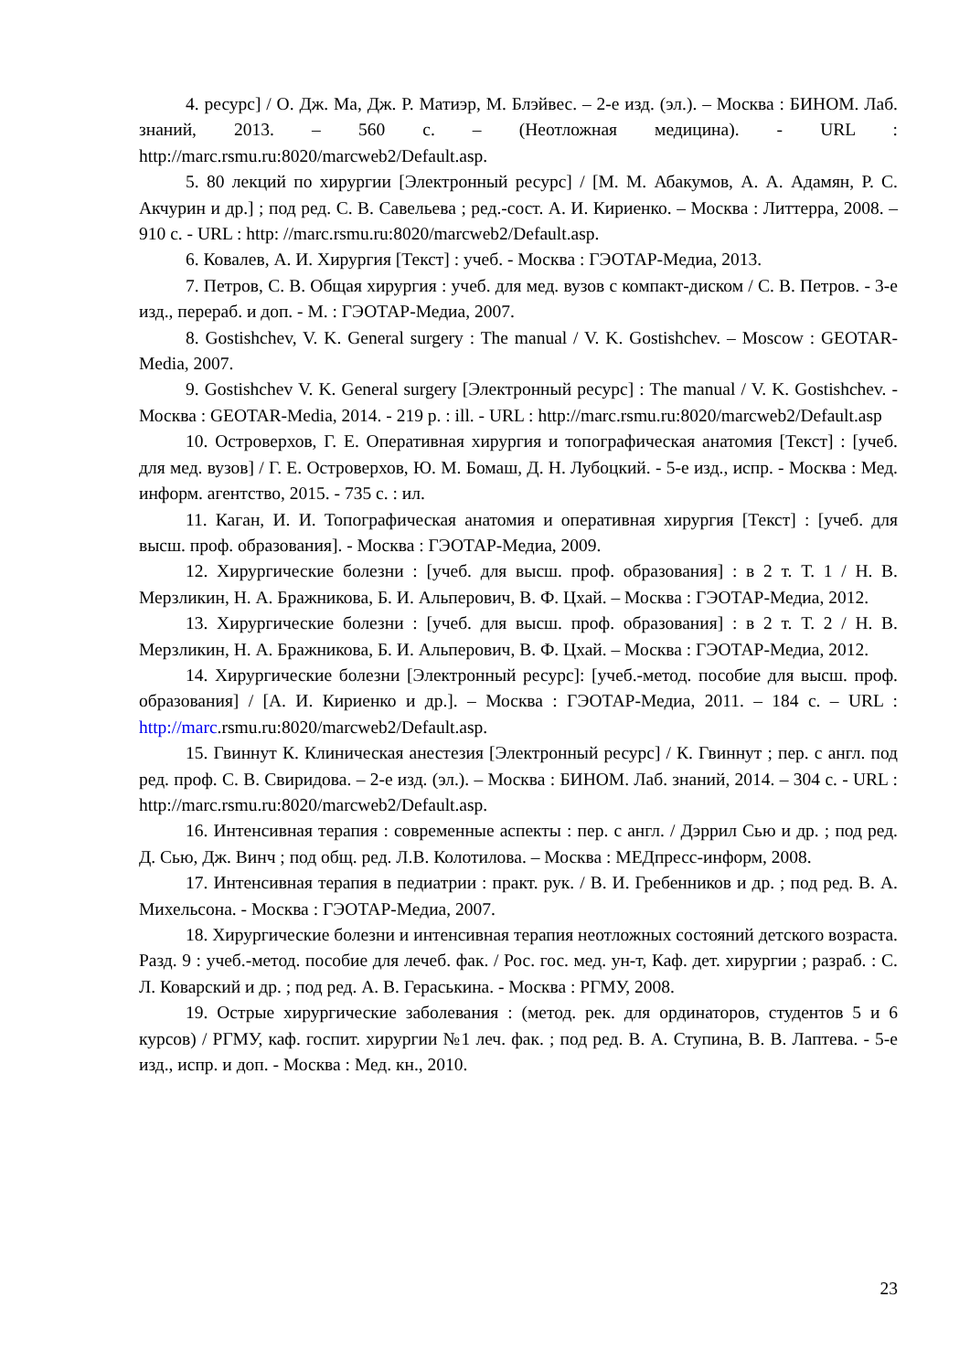4. ресурс] / О. Дж. Ма, Дж. Р. Матиэр, М. Блэйвес. – 2-е изд. (эл.). – Москва : БИНОМ. Лаб. знаний, 2013. – 560 с. – (Неотложная медицина). - URL : http://marc.rsmu.ru:8020/marcweb2/Default.asp.
5. 80 лекций по хирургии [Электронный ресурс] / [М. М. Абакумов, А. А. Адамян, Р. С. Акчурин и др.] ; под ред. С. В. Савельева ; ред.-сост. А. И. Кириенко. – Москва : Литтерра, 2008. – 910 с. - URL : http: //marc.rsmu.ru:8020/marcweb2/Default.asp.
6. Ковалев, А. И. Хирургия [Текст] : учеб. - Москва : ГЭОТАР-Медиа, 2013.
7. Петров, С. В. Общая хирургия : учеб. для мед. вузов с компакт-диском / С. В. Петров. - 3-е изд., перераб. и доп. - М. : ГЭОТАР-Медиа, 2007.
8. Gostishchev, V. K. General surgery : The manual / V. K. Gostishchev. – Moscow : GEOTAR-Media, 2007.
9. Gostishchev V. K. General surgery [Электронный ресурс] : The manual / V. K. Gostishchev. - Москва : GEOTAR-Media, 2014. - 219 p. : ill. - URL : http://marc.rsmu.ru:8020/marcweb2/Default.asp
10. Островерхов, Г. Е. Оперативная хирургия и топографическая анатомия [Текст] : [учеб. для мед. вузов] / Г. Е. Островерхов, Ю. М. Бомаш, Д. Н. Лубоцкий. - 5-е изд., испр. - Москва : Мед. информ. агентство, 2015. - 735 с. : ил.
11. Каган, И. И. Топографическая анатомия и оперативная хирургия [Текст] : [учеб. для высш. проф. образования]. - Москва : ГЭОТАР-Медиа, 2009.
12. Хирургические болезни : [учеб. для высш. проф. образования] : в 2 т. Т. 1 / Н. В. Мерзликин, Н. А. Бражникова, Б. И. Альперович, В. Ф. Цхай. – Москва : ГЭОТАР-Медиа, 2012.
13. Хирургические болезни : [учеб. для высш. проф. образования] : в 2 т. Т. 2 / Н. В. Мерзликин, Н. А. Бражникова, Б. И. Альперович, В. Ф. Цхай. – Москва : ГЭОТАР-Медиа, 2012.
14. Хирургические болезни [Электронный ресурс]: [учеб.-метод. пособие для высш. проф. образования] / [А. И. Кириенко и др.]. – Москва : ГЭОТАР-Медиа, 2011. – 184 с. – URL : http://marc.rsmu.ru:8020/marcweb2/Default.asp.
15. Гвиннут К. Клиническая анестезия [Электронный ресурс] / К. Гвиннут ; пер. с англ. под ред. проф. С. В. Свиридова. – 2-е изд. (эл.). – Москва : БИНОМ. Лаб. знаний, 2014. – 304 с. - URL : http://marc.rsmu.ru:8020/marcweb2/Default.asp.
16. Интенсивная терапия : современные аспекты : пер. с англ. / Дэррил Сью и др. ; под ред. Д. Сью, Дж. Винч ; под общ. ред. Л.В. Колотилова. – Москва : МЕДпресс-информ, 2008.
17. Интенсивная терапия в педиатрии : практ. рук. / В. И. Гребенников и др. ; под ред. В. А. Михельсона. - Москва : ГЭОТАР-Медиа, 2007.
18. Хирургические болезни и интенсивная терапия неотложных состояний детского возраста. Разд. 9 : учеб.-метод. пособие для лечеб. фак. / Рос. гос. мед. ун-т, Каф. дет. хирургии ; разраб. : С. Л. Коварский и др. ; под ред. А. В. Гераськина. - Москва : РГМУ, 2008.
19. Острые хирургические заболевания : (метод. рек. для ординаторов, студентов 5 и 6 курсов) / РГМУ, каф. госпит. хирургии №1 леч. фак. ; под ред. В. А. Ступина, В. В. Лаптева. - 5-е изд., испр. и доп. - Москва : Мед. кн., 2010.
23